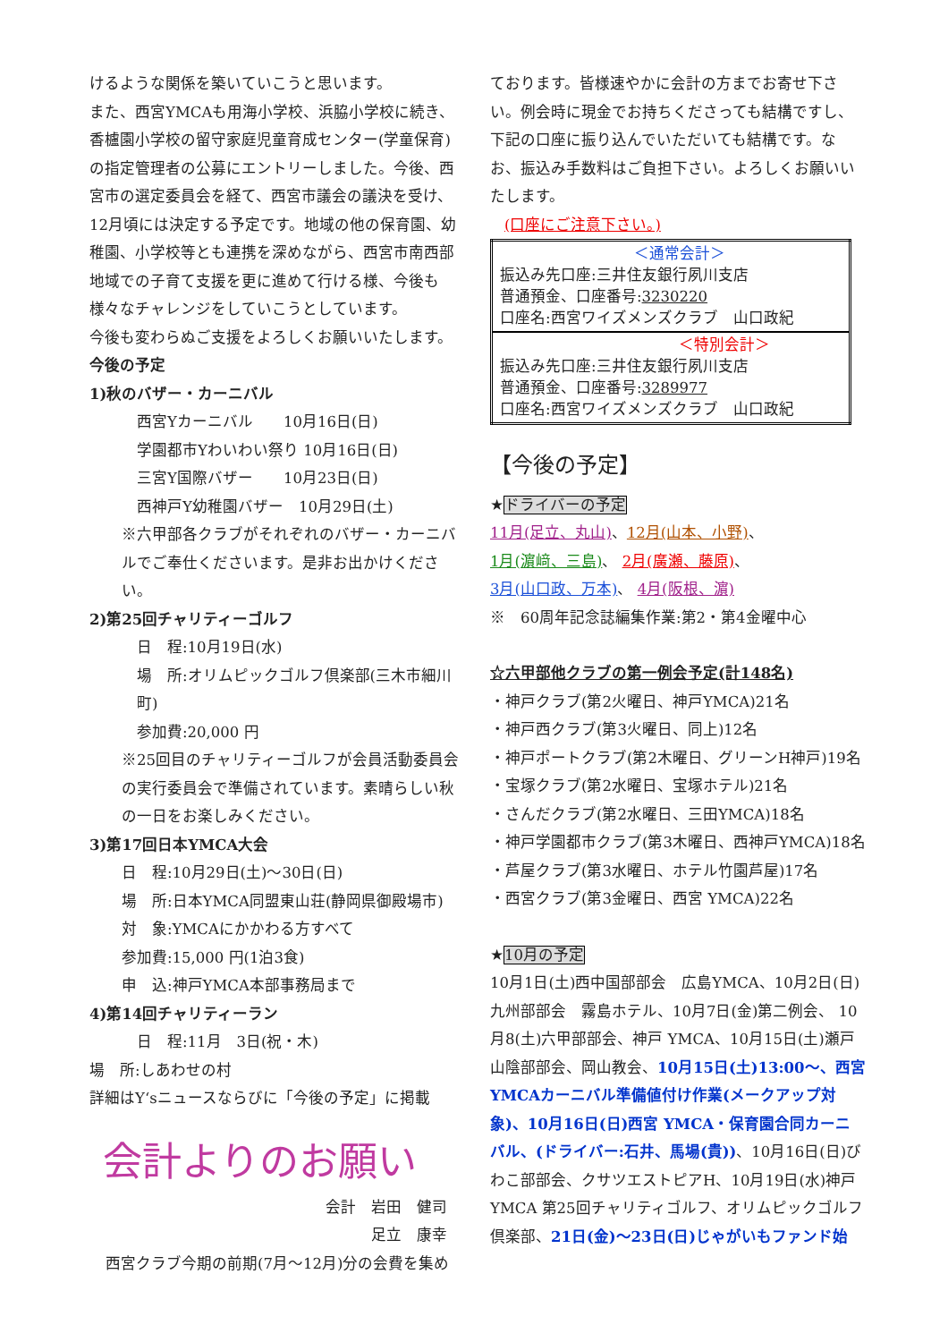けるような関係を築いていこうと思います。
また、西宮YMCAも用海小学校、浜脇小学校に続き、香櫨園小学校の留守家庭児童育成センター(学童保育)の指定管理者の公募にエントリーしました。今後、西宮市の選定委員会を経て、西宮市議会の議決を受け、12月頃には決定する予定です。地域の他の保育園、幼稚園、小学校等とも連携を深めながら、西宮市南西部地域での子育て支援を更に進めて行ける様、今後も様々なチャレンジをしていこうとしています。
今後も変わらぬご支援をよろしくお願いいたします。
今後の予定
1)秋のバザー・カーニバル
西宮Yカーニバル　　10月16日(日)
学園都市Yわいわい祭り 10月16日(日)
三宮Y国際バザー　　10月23日(日)
西神戸Y幼稚園バザー　10月29日(土)
※六甲部各クラブがそれぞれのバザー・カーニバルでご奉仕くださいます。是非お出かけください。
2)第25回チャリティーゴルフ
日　程:10月19日(水)
場　所:オリムピックゴルフ倶楽部(三木市細川町)
参加費:20,000 円
※25回目のチャリティーゴルフが会員活動委員会の実行委員会で準備されています。素晴らしい秋の一日をお楽しみください。
3)第17回日本YMCA大会
日　程:10月29日(土)～30日(日)
場　所:日本YMCA同盟東山荘(静岡県御殿場市)
対　象:YMCAにかかわる方すべて
参加費:15,000 円(1泊3食)
申　込:神戸YMCA本部事務局まで
4)第14回チャリティーラン
日　程:11月　3日(祝・木)
場　所:しあわせの村
詳細はY‘sニュースならびに「今後の予定」に掲載
会計よりのお願い
会計　岩田　健司
足立　康幸
西宮クラブ今期の前期(7月～12月)分の会費を集め
ております。皆様速やかに会計の方までお寄せ下さい。例会時に現金でお持ちくださっても結構ですし、下記の口座に振り込んでいただいても結構です。なお、振込み手数料はご負担下さい。よろしくお願いいたします。
(口座にご注意下さい。)
| ＜通常会計＞ 振込み先口座:三井住友銀行夙川支店 普通預金、口座番号: 3230220 口座名:西宮ワイズメンズクラブ 山口政紀 |
| ＜特別会計＞ 振込み先口座:三井住友銀行夙川支店 普通預金、口座番号: 3289977 口座名:西宮ワイズメンズクラブ 山口政紀 |
【今後の予定】
★ドライバーの予定
11月(足立、丸山)、12月(山本、小野)、
1月(濵﨑、三島)、 2月(廣瀬、藤原)、
3月(山口政、万本)、 4月(阪根、濵)
※　60周年記念誌編集作業:第2・第4金曜中心
☆六甲部他クラブの第一例会予定(計148名)
・神戸クラブ(第2火曜日、神戸YMCA)21名
・神戸西クラブ(第3火曜日、同上)12名
・神戸ポートクラブ(第2木曜日、グリーンH神戸)19名
・宝塚クラブ(第2水曜日、宝塚ホテル)21名
・さんだクラブ(第2水曜日、三田YMCA)18名
・神戸学園都市クラブ(第3木曜日、西神戸YMCA)18名
・芦屋クラブ(第3水曜日、ホテル竹園芦屋)17名
・西宮クラブ(第3金曜日、西宮 YMCA)22名
★10月の予定
10月1日(土)西中国部部会　広島YMCA、10月2日(日)九州部部会　霧島ホテル、10月7日(金)第二例会、 10月8(土)六甲部部会、神戸 YMCA、10月15日(土)瀬戸山陰部部会、岡山教会、10月15日(土)13:00～、西宮YMCAカーニバル準備値付け作業(メークアップ対象)、10月16日(日)西宮 YMCA・保育園合同カーニバル、(ドライバー:石井、馬場(貴))、10月16日(日)びわこ部部会、クサツエストピアH、10月19日(水)神戸 YMCA 第25回チャリティゴルフ、オリムピックゴルフ倶楽部、21日(金)～23日(日)じゃがいもファンド始